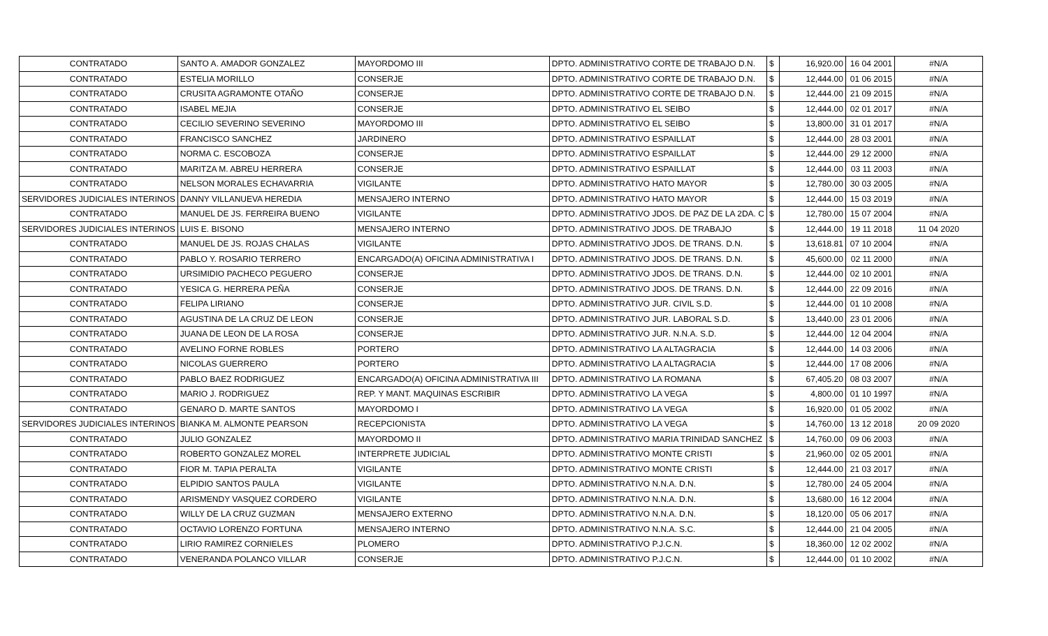| CONTRATADO | SANTO A. AMADOR GONZALEZ | MAYORDOMO III | DPTO. ADMINISTRATIVO CORTE DE TRABAJO D.N. | $ | 16,920.00 | 16 04 2001 | #N/A |
| CONTRATADO | ESTELIA MORILLO | CONSERJE | DPTO. ADMINISTRATIVO CORTE DE TRABAJO D.N. | $ | 12,444.00 | 01 06 2015 | #N/A |
| CONTRATADO | CRUSITA AGRAMONTE OTAÑO | CONSERJE | DPTO. ADMINISTRATIVO CORTE DE TRABAJO D.N. | $ | 12,444.00 | 21 09 2015 | #N/A |
| CONTRATADO | ISABEL MEJIA | CONSERJE | DPTO. ADMINISTRATIVO EL SEIBO | $ | 12,444.00 | 02 01 2017 | #N/A |
| CONTRATADO | CECILIO SEVERINO SEVERINO | MAYORDOMO III | DPTO. ADMINISTRATIVO EL SEIBO | $ | 13,800.00 | 31 01 2017 | #N/A |
| CONTRATADO | FRANCISCO SANCHEZ | JARDINERO | DPTO. ADMINISTRATIVO ESPAILLAT | $ | 12,444.00 | 28 03 2001 | #N/A |
| CONTRATADO | NORMA C. ESCOBOZA | CONSERJE | DPTO. ADMINISTRATIVO ESPAILLAT | $ | 12,444.00 | 29 12 2000 | #N/A |
| CONTRATADO | MARITZA M. ABREU HERRERA | CONSERJE | DPTO. ADMINISTRATIVO ESPAILLAT | $ | 12,444.00 | 03 11 2003 | #N/A |
| CONTRATADO | NELSON MORALES ECHAVARRIA | VIGILANTE | DPTO. ADMINISTRATIVO HATO MAYOR | $ | 12,780.00 | 30 03 2005 | #N/A |
| SERVIDORES JUDICIALES INTERINOS | DANNY VILLANUEVA HEREDIA | MENSAJERO INTERNO | DPTO. ADMINISTRATIVO HATO MAYOR | $ | 12,444.00 | 15 03 2019 | #N/A |
| CONTRATADO | MANUEL DE JS. FERREIRA BUENO | VIGILANTE | DPTO. ADMINISTRATIVO JDOS. DE PAZ DE LA 2DA. C | $ | 12,780.00 | 15 07 2004 | #N/A |
| SERVIDORES JUDICIALES INTERINOS | LUIS E. BISONO | MENSAJERO INTERNO | DPTO. ADMINISTRATIVO JDOS. DE TRABAJO | $ | 12,444.00 | 19 11 2018 | 11 04 2020 |
| CONTRATADO | MANUEL DE JS. ROJAS CHALAS | VIGILANTE | DPTO. ADMINISTRATIVO JDOS. DE TRANS. D.N. | $ | 13,618.81 | 07 10 2004 | #N/A |
| CONTRATADO | PABLO Y. ROSARIO TERRERO | ENCARGADO(A) OFICINA ADMINISTRATIVA I | DPTO. ADMINISTRATIVO JDOS. DE TRANS. D.N. | $ | 45,600.00 | 02 11 2000 | #N/A |
| CONTRATADO | URSIMIDIO PACHECO PEGUERO | CONSERJE | DPTO. ADMINISTRATIVO JDOS. DE TRANS. D.N. | $ | 12,444.00 | 02 10 2001 | #N/A |
| CONTRATADO | YESICA G. HERRERA PEÑA | CONSERJE | DPTO. ADMINISTRATIVO JDOS. DE TRANS. D.N. | $ | 12,444.00 | 22 09 2016 | #N/A |
| CONTRATADO | FELIPA LIRIANO | CONSERJE | DPTO. ADMINISTRATIVO JUR. CIVIL S.D. | $ | 12,444.00 | 01 10 2008 | #N/A |
| CONTRATADO | AGUSTINA DE LA CRUZ DE LEON | CONSERJE | DPTO. ADMINISTRATIVO JUR. LABORAL S.D. | $ | 13,440.00 | 23 01 2006 | #N/A |
| CONTRATADO | JUANA DE LEON DE LA ROSA | CONSERJE | DPTO. ADMINISTRATIVO JUR. N.N.A. S.D. | $ | 12,444.00 | 12 04 2004 | #N/A |
| CONTRATADO | AVELINO FORNE ROBLES | PORTERO | DPTO. ADMINISTRATIVO LA ALTAGRACIA | $ | 12,444.00 | 14 03 2006 | #N/A |
| CONTRATADO | NICOLAS GUERRERO | PORTERO | DPTO. ADMINISTRATIVO LA ALTAGRACIA | $ | 12,444.00 | 17 08 2006 | #N/A |
| CONTRATADO | PABLO BAEZ RODRIGUEZ | ENCARGADO(A) OFICINA ADMINISTRATIVA III | DPTO. ADMINISTRATIVO LA ROMANA | $ | 67,405.20 | 08 03 2007 | #N/A |
| CONTRATADO | MARIO J. RODRIGUEZ | REP. Y MANT. MAQUINAS ESCRIBIR | DPTO. ADMINISTRATIVO LA VEGA | $ | 4,800.00 | 01 10 1997 | #N/A |
| CONTRATADO | GENARO D. MARTE SANTOS | MAYORDOMO I | DPTO. ADMINISTRATIVO LA VEGA | $ | 16,920.00 | 01 05 2002 | #N/A |
| SERVIDORES JUDICIALES INTERINOS | BIANKA M. ALMONTE PEARSON | RECEPCIONISTA | DPTO. ADMINISTRATIVO LA VEGA | $ | 14,760.00 | 13 12 2018 | 20 09 2020 |
| CONTRATADO | JULIO GONZALEZ | MAYORDOMO II | DPTO. ADMINISTRATIVO MARIA TRINIDAD SANCHEZ | $ | 14,760.00 | 09 06 2003 | #N/A |
| CONTRATADO | ROBERTO GONZALEZ MOREL | INTERPRETE JUDICIAL | DPTO. ADMINISTRATIVO MONTE CRISTI | $ | 21,960.00 | 02 05 2001 | #N/A |
| CONTRATADO | FIOR M. TAPIA PERALTA | VIGILANTE | DPTO. ADMINISTRATIVO MONTE CRISTI | $ | 12,444.00 | 21 03 2017 | #N/A |
| CONTRATADO | ELPIDIO SANTOS PAULA | VIGILANTE | DPTO. ADMINISTRATIVO N.N.A. D.N. | $ | 12,780.00 | 24 05 2004 | #N/A |
| CONTRATADO | ARISMENDY VASQUEZ CORDERO | VIGILANTE | DPTO. ADMINISTRATIVO N.N.A. D.N. | $ | 13,680.00 | 16 12 2004 | #N/A |
| CONTRATADO | WILLY DE LA CRUZ GUZMAN | MENSAJERO EXTERNO | DPTO. ADMINISTRATIVO N.N.A. D.N. | $ | 18,120.00 | 05 06 2017 | #N/A |
| CONTRATADO | OCTAVIO LORENZO FORTUNA | MENSAJERO INTERNO | DPTO. ADMINISTRATIVO N.N.A. S.C. | $ | 12,444.00 | 21 04 2005 | #N/A |
| CONTRATADO | LIRIO RAMIREZ CORNIELES | PLOMERO | DPTO. ADMINISTRATIVO P.J.C.N. | $ | 18,360.00 | 12 02 2002 | #N/A |
| CONTRATADO | VENERANDA POLANCO VILLAR | CONSERJE | DPTO. ADMINISTRATIVO P.J.C.N. | $ | 12,444.00 | 01 10 2002 | #N/A |